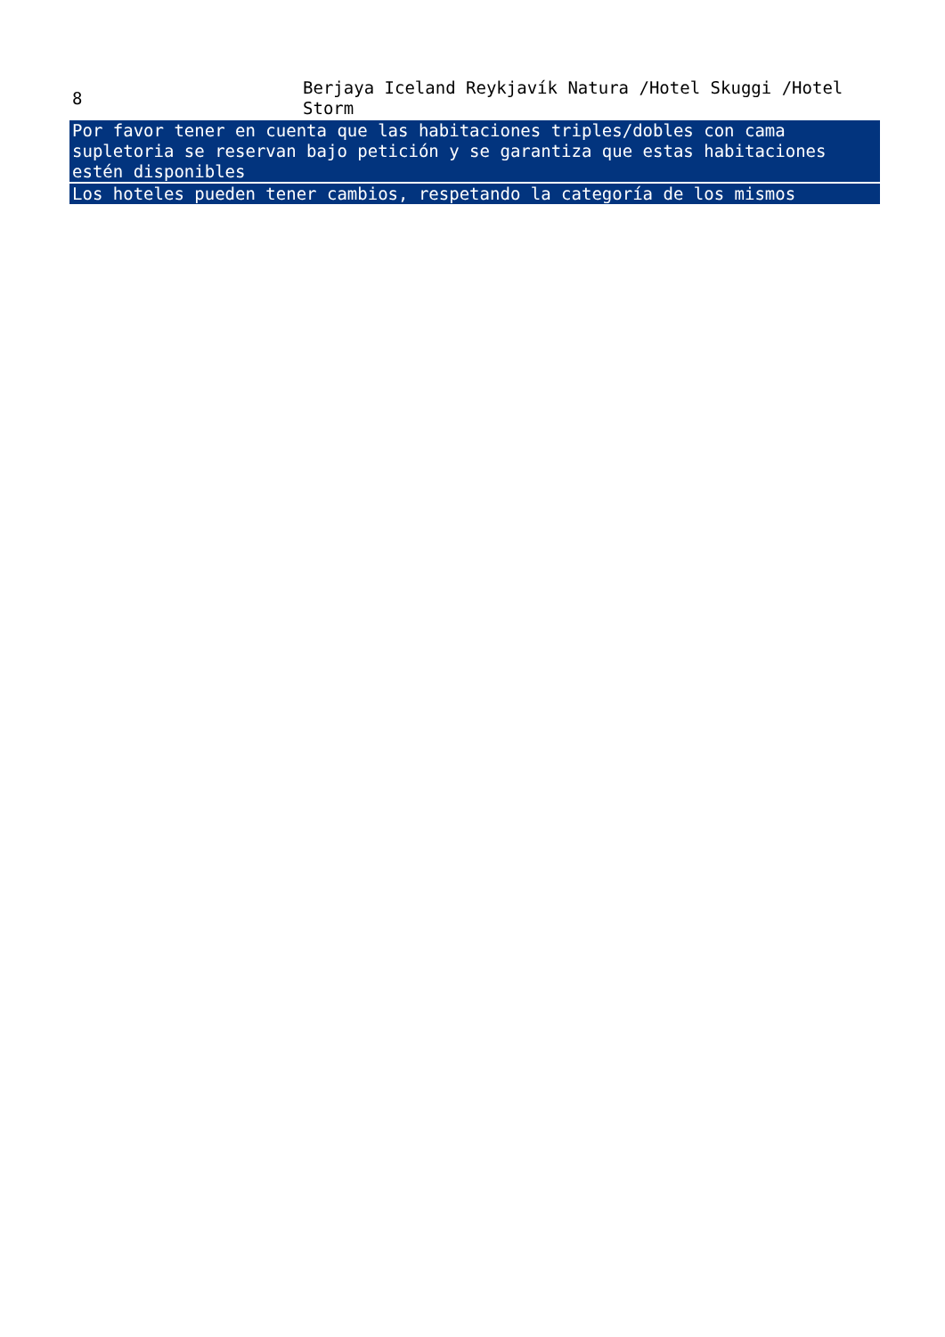| 8 | Berjaya Iceland Reykjavík Natura /Hotel Skuggi /Hotel Storm |
| Por favor tener en cuenta que las habitaciones triples/dobles con cama supletoria se reservan bajo petición y se garantiza que estas habitaciones estén disponibles | |
| Los hoteles pueden tener cambios, respetando la categoría de los mismos | |